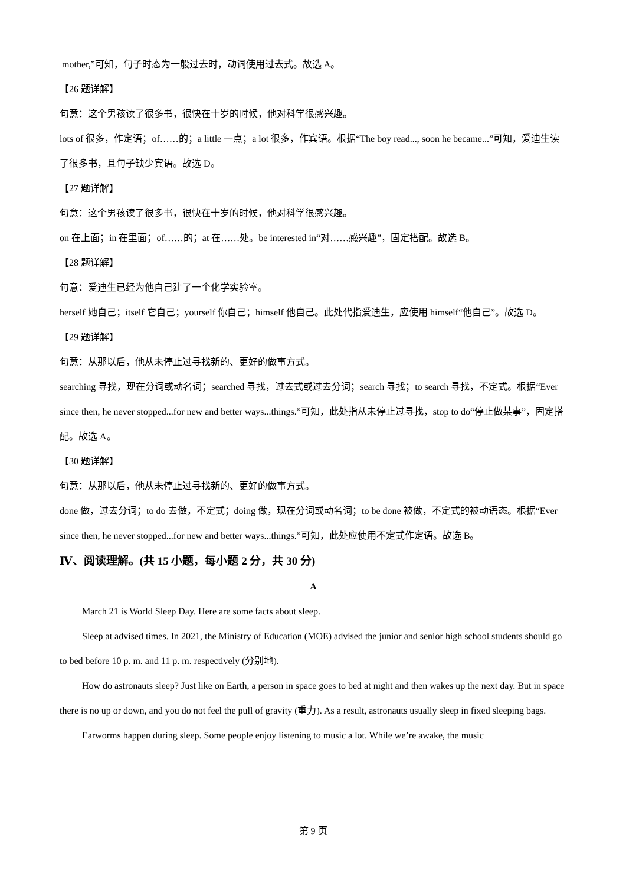mother,”可知，句子时态为一般过去时，动词使用过去式。故选 A。
【26 题详解】
句意：这个男孩读了很多书，很快在十岁的时候，他对科学很感兴趣。
lots of 很多，作定语；of……的；a little 一点；a lot 很多，作宾语。根据“The boy read..., soon he became...”可知，爱迪生读了很多书，且句子缺少宾语。故选 D。
【27 题详解】
句意：这个男孩读了很多书，很快在十岁的时候，他对科学很感兴趣。
on 在上面；in 在里面；of……的；at 在……处。be interested in“对……感兴趣”，固定搭配。故选 B。
【28 题详解】
句意：爱迪生已经为他自己建了一个化学实验室。
herself 她自己；itself 它自己；yourself 你自己；himself 他自己。此处代指爱迪生，应使用 himself“他自己”。故选 D。
【29 题详解】
句意：从那以后，他从未停止过寻找新的、更好的做事方式。
searching 寻找，现在分词或动名词；searched 寻找，过去式或过去分词；search 寻找；to search 寻找，不定式。根据“Ever since then, he never stopped...for new and better ways...things.”可知，此处指从未停止过寻找，stop to do“停止做某事”，固定搭配。故选 A。
【30 题详解】
句意：从那以后，他从未停止过寻找新的、更好的做事方式。
done 做，过去分词；to do 去做，不定式；doing 做，现在分词或动名词；to be done 被做，不定式的被动语态。根据“Ever since then, he never stopped...for new and better ways...things.”可知，此处应使用不定式作定语。故选 B。
Ⅳ、阅读理解。(共 15 小题，每小题 2 分，共 30 分)
A
March 21 is World Sleep Day. Here are some facts about sleep.
Sleep at advised times. In 2021, the Ministry of Education (MOE) advised the junior and senior high school students should go to bed before 10 p. m. and 11 p. m. respectively (分别地).
How do astronauts sleep? Just like on Earth, a person in space goes to bed at night and then wakes up the next day. But in space there is no up or down, and you do not feel the pull of gravity (重力). As a result, astronauts usually sleep in fixed sleeping bags.
Earworms happen during sleep. Some people enjoy listening to music a lot. While we’re awake, the music
第 9 页